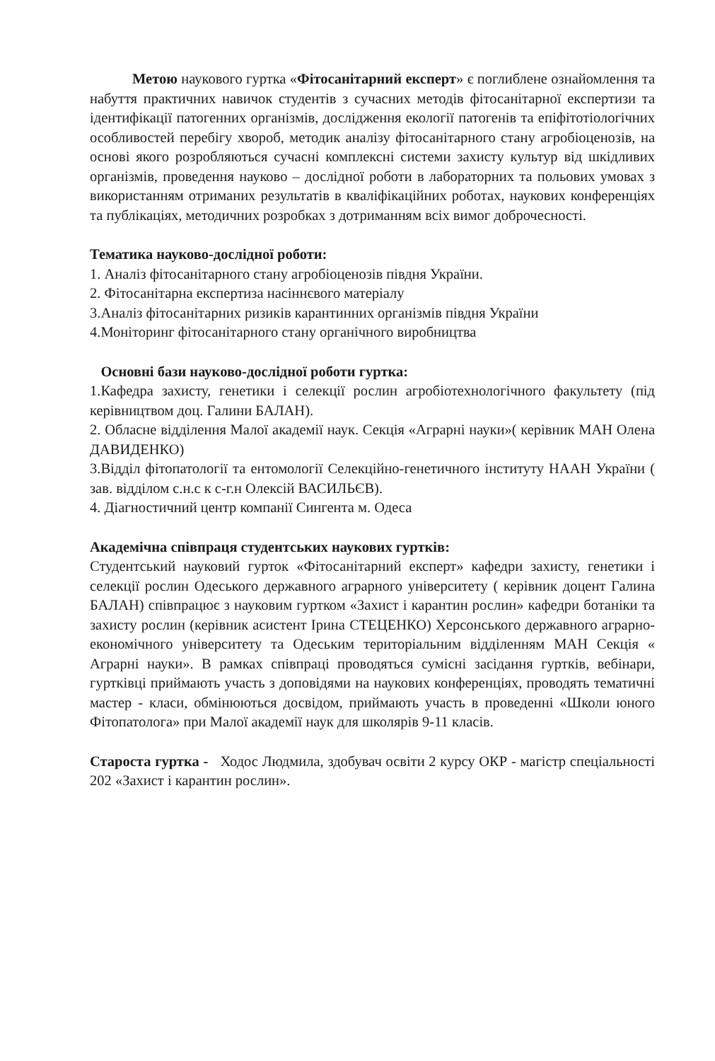Метою наукового гуртка «Фітосанітарний експерт» є поглиблене ознайомлення та набуття практичних навичок студентів з сучасних методів фітосанітарної експертизи та ідентифікації патогенних організмів, дослідження екології патогенів та епіфітотіологічних особливостей перебігу хвороб, методик аналізу фітосанітарного стану агробіоценозів, на основі якого розробляються сучасні комплексні системи захисту культур від шкідливих організмів, проведення науково – дослідної роботи в лабораторних та польових умовах з використанням отриманих результатів в кваліфікаційних роботах, наукових конференціях та публікаціях, методичних розробках з дотриманням всіх вимог доброчесності.
Тематика науково-дослідної роботи:
1. Аналіз фітосанітарного стану агробіоценозів півдня України.
2. Фітосанітарна експертиза насіннєвого матеріалу
3.Аналіз фітосанітарних ризиків карантинних організмів півдня України
4.Моніторинг фітосанітарного стану органічного виробництва
Основні бази науково-дослідної роботи гуртка:
1.Кафедра захисту, генетики і селекції рослин агробіотехнологічного факультету (під керівництвом доц. Галини БАЛАН).
2. Обласне відділення Малої академії наук. Секція «Аграрні науки»( керівник МАН Олена ДАВИДЕНКО)
3.Відділ фітопатології та ентомології Селекційно-генетичного інституту НААН України ( зав. відділом с.н.с к с-г.н Олексій ВАСИЛЬЄВ).
4. Діагностичний центр компанії Сингента м. Одеса
Академічна співпраця студентських наукових гуртків:
Студентський науковий гурток «Фітосанітарний експерт» кафедри захисту, генетики і селекції рослин Одеського державного аграрного університету ( керівник доцент Галина БАЛАН) співпрацює з науковим гуртком «Захист і карантин рослин» кафедри ботаніки та захисту рослин (керівник асистент Ірина СТЕЦЕНКО) Херсонського державного аграрно-економічного університету та Одеським територіальним відділенням МАН Секція « Аграрні науки». В рамках співпраці проводяться сумісні засідання гуртків, вебінари, гуртківці приймають участь з доповідями на наукових конференціях, проводять тематичні мастер - класи, обмінюються досвідом, приймають участь в проведенні «Школи юного Фітопатолога» при Малої академії наук для школярів 9-11 класів.
Староста гуртка - Ходос Людмила, здобувач освіти 2 курсу ОКР - магістр спеціальності 202 «Захист і карантин рослин».